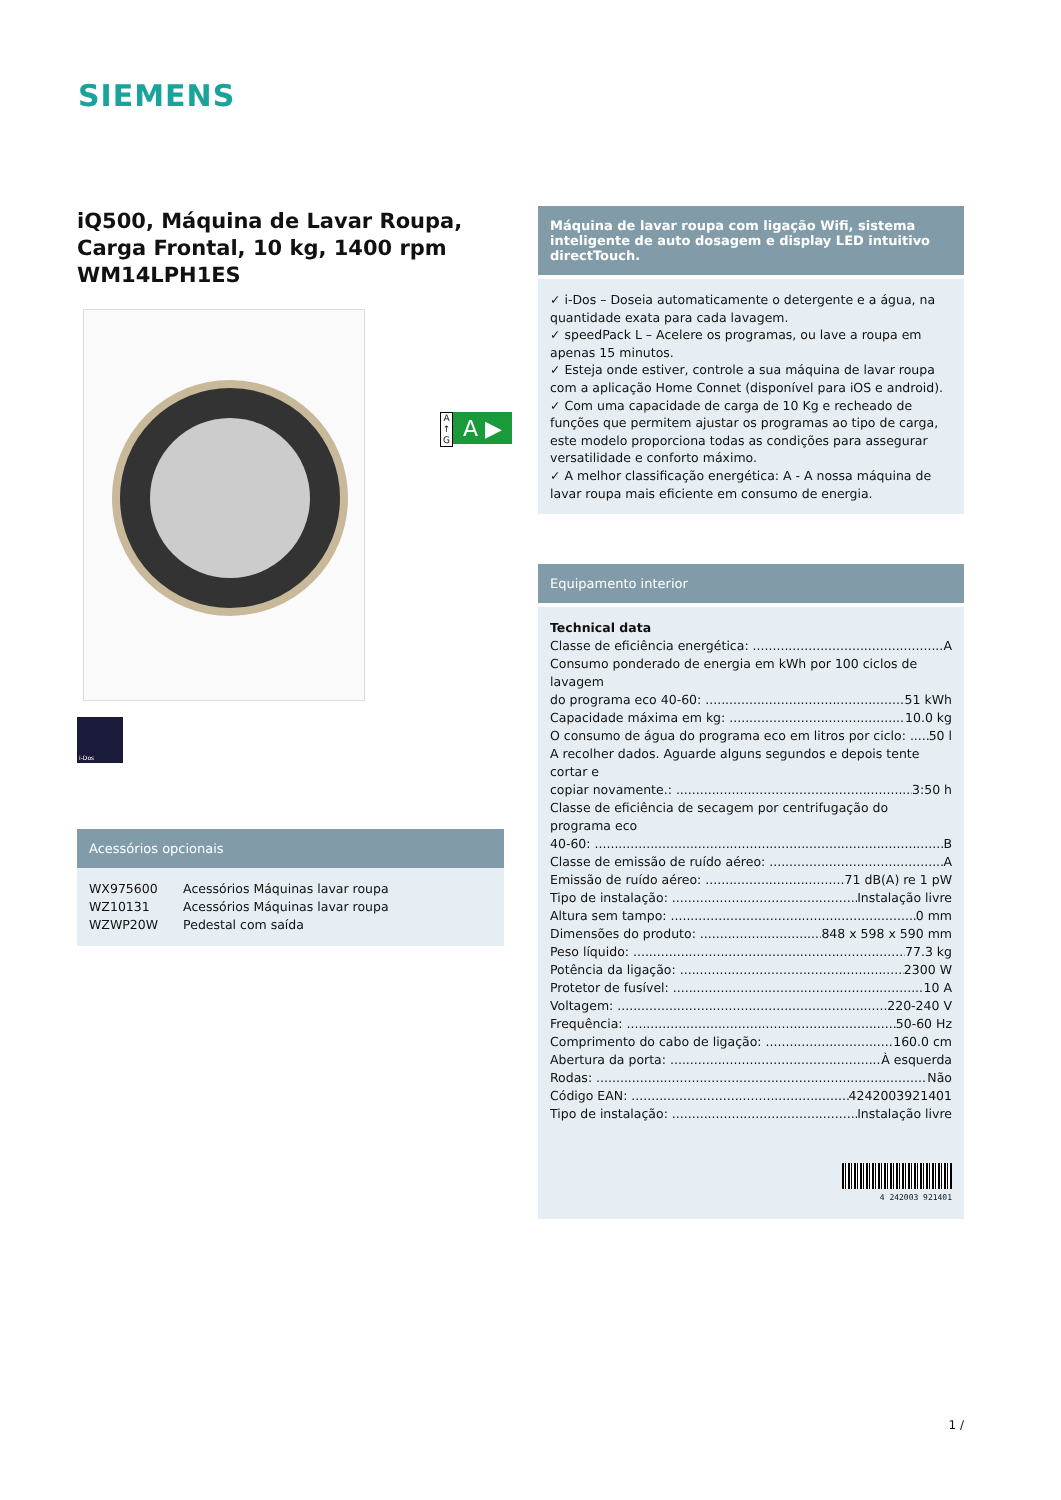SIEMENS
iQ500, Máquina de Lavar Roupa, Carga Frontal, 10 kg, 1400 rpm WM14LPH1ES
i-Dos
Acessórios opcionais
| WX975600 | Acessórios Máquinas lavar roupa |
| WZ10131 | Acessórios Máquinas lavar roupa |
| WZWP20W | Pedestal com saída |
A
↑
G
A ▶
Máquina de lavar roupa com ligação Wifi, sistema inteligente de auto dosagem e display LED intuitivo directTouch.
✓ i-Dos – Doseia automaticamente o detergente e a água, na quantidade exata para cada lavagem.
✓ speedPack L – Acelere os programas, ou lave a roupa em apenas 15 minutos.
✓ Esteja onde estiver, controle a sua máquina de lavar roupa com a aplicação Home Connet (disponível para iOS e android).
✓ Com uma capacidade de carga de 10 Kg e recheado de funções que permitem ajustar os programas ao tipo de carga, este modelo proporciona todas as condições para assegurar versatilidade e conforto máximo.
✓ A melhor classificação energética: A - A nossa máquina de lavar roupa mais eficiente em consumo de energia.
Equipamento interior
Technical data
Classe de eficiência energética: A
Consumo ponderado de energia em kWh por 100 ciclos de lavagem
do programa eco 40-60: 51 kWh
Capacidade máxima em kg: 10.0 kg
O consumo de água do programa eco em litros por ciclo: 50 l
A recolher dados. Aguarde alguns segundos e depois tente cortar e
copiar novamente.: 3:50 h
Classe de eficiência de secagem por centrifugação do programa eco
40-60: B
Classe de emissão de ruído aéreo: A
Emissão de ruído aéreo: 71 dB(A) re 1 pW
Tipo de instalação: Instalação livre
Altura sem tampo: 0 mm
Dimensões do produto: 848 x 598 x 590 mm
Peso líquido: 77.3 kg
Potência da ligação: 2300 W
Protetor de fusível: 10 A
Voltagem: 220-240 V
Frequência: 50-60 Hz
Comprimento do cabo de ligação: 160.0 cm
Abertura da porta: À esquerda
Rodas: Não
Código EAN: 4242003921401
Tipo de instalação: Instalação livre
4 242003 921401
1 /